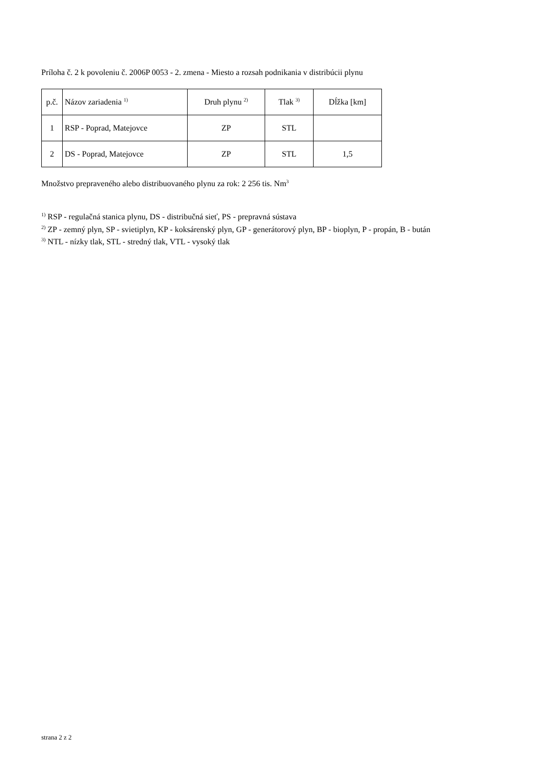Príloha č. 2 k povoleniu č. 2006P 0053 - 2. zmena - Miesto a rozsah podnikania v distribúcii plynu
| p.č. | Názov zariadenia <sup>1)</sup> | Druh plynu <sup>2)</sup> | Tlak <sup>3)</sup> | Dĺžka [km] |
| --- | --- | --- | --- | --- |
| 1 | RSP - Poprad, Matejovce | ZP | STL | |
| 2 | DS - Poprad, Matejovce | ZP | STL | 1,5 |
Množstvo prepraveného alebo distribuovaného plynu za rok: 2 256 tis. Nm<sup>3</sup>
<sup>1)</sup> RSP - regulačná stanica plynu, DS - distribučná sieť, PS - prepravná sústava
<sup>2)</sup> ZP - zemný plyn, SP - svietiplyn, KP - koksárenský plyn, GP - generátorový plyn, BP - bioplyn, P - propán, B - bután
<sup>3)</sup> NTL - nízky tlak, STL - stredný tlak, VTL - vysoký tlak
strana 2 z 2